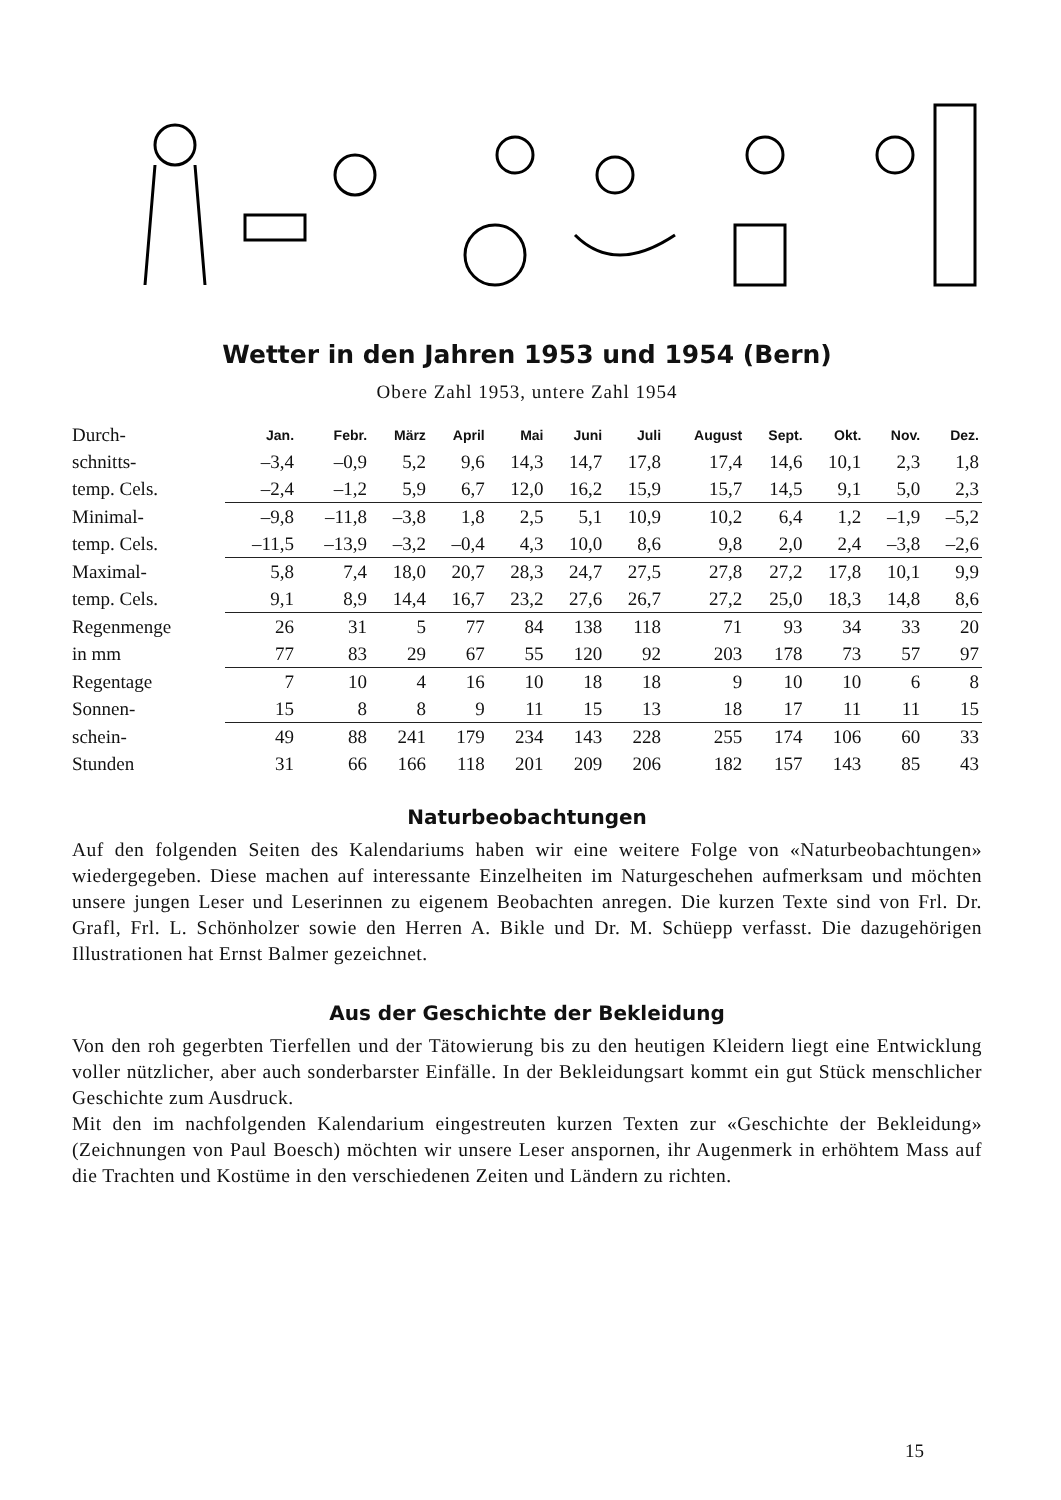Wetter in den Jahren 1953 und 1954 (Bern)
Obere Zahl 1953, untere Zahl 1954
| Durch- | Jan. | Febr. | März | April | Mai | Juni | Juli | August | Sept. | Okt. | Nov. | Dez. |
| schnitts- | –3,4 | –0,9 | 5,2 | 9,6 | 14,3 | 14,7 | 17,8 | 17,4 | 14,6 | 10,1 | 2,3 | 1,8 |
| temp. Cels. | –2,4 | –1,2 | 5,9 | 6,7 | 12,0 | 16,2 | 15,9 | 15,7 | 14,5 | 9,1 | 5,0 | 2,3 |
| Minimal- | –9,8 | –11,8 | –3,8 | 1,8 | 2,5 | 5,1 | 10,9 | 10,2 | 6,4 | 1,2 | –1,9 | –5,2 |
| temp. Cels. | –11,5 | –13,9 | –3,2 | –0,4 | 4,3 | 10,0 | 8,6 | 9,8 | 2,0 | 2,4 | –3,8 | –2,6 |
| Maximal- | 5,8 | 7,4 | 18,0 | 20,7 | 28,3 | 24,7 | 27,5 | 27,8 | 27,2 | 17,8 | 10,1 | 9,9 |
| temp. Cels. | 9,1 | 8,9 | 14,4 | 16,7 | 23,2 | 27,6 | 26,7 | 27,2 | 25,0 | 18,3 | 14,8 | 8,6 |
| Regenmenge | 26 | 31 | 5 | 77 | 84 | 138 | 118 | 71 | 93 | 34 | 33 | 20 |
| in mm | 77 | 83 | 29 | 67 | 55 | 120 | 92 | 203 | 178 | 73 | 57 | 97 |
| Regentage | 7 | 10 | 4 | 16 | 10 | 18 | 18 | 9 | 10 | 10 | 6 | 8 |
| Sonnen- | 15 | 8 | 8 | 9 | 11 | 15 | 13 | 18 | 17 | 11 | 11 | 15 |
| schein- | 49 | 88 | 241 | 179 | 234 | 143 | 228 | 255 | 174 | 106 | 60 | 33 |
| Stunden | 31 | 66 | 166 | 118 | 201 | 209 | 206 | 182 | 157 | 143 | 85 | 43 |
Naturbeobachtungen
Auf den folgenden Seiten des Kalendariums haben wir eine weitere Folge von «Naturbeobachtungen» wiedergegeben. Diese machen auf interessante Einzelheiten im Naturgeschehen aufmerksam und möchten unsere jungen Leser und Leserinnen zu eigenem Beobachten anregen. Die kurzen Texte sind von Frl. Dr. Grafl, Frl. L. Schönholzer sowie den Herren A. Bikle und Dr. M. Schüepp verfasst. Die dazugehörigen Illustrationen hat Ernst Balmer gezeichnet.
Aus der Geschichte der Bekleidung
Von den roh gegerbten Tierfellen und der Tätowierung bis zu den heutigen Kleidern liegt eine Entwicklung voller nützlicher, aber auch sonderbarster Einfälle. In der Bekleidungsart kommt ein gut Stück menschlicher Geschichte zum Ausdruck.
Mit den im nachfolgenden Kalendarium eingestreuten kurzen Texten zur «Geschichte der Bekleidung» (Zeichnungen von Paul Boesch) möchten wir unsere Leser anspornen, ihr Augenmerk in erhöhtem Mass auf die Trachten und Kostüme in den verschiedenen Zeiten und Ländern zu richten.
15